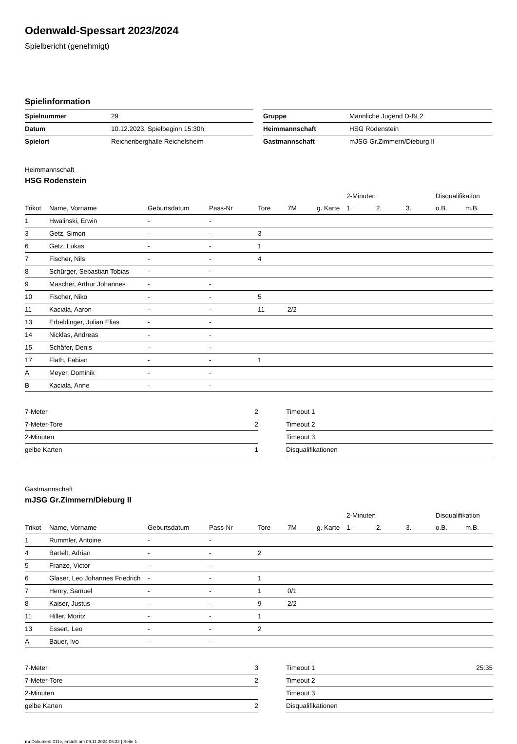Odenwald-Spessart 2023/2024
Spielbericht (genehmigt)
Spielinformation
| Spielnummer | 29 |
| Datum | 10.12.2023, Spielbeginn 15:30h |
| Spielort | Reichenberghalle Reichelsheim |
| Gruppe | Männliche Jugend D-BL2 |
| Heimmannschaft | HSG Rodenstein |
| Gastmannschaft | mJSG Gr.Zimmern/Dieburg II |
Heimmannschaft
HSG Rodenstein
| | | | | | | | 2-Minuten | | | Disqualifikation | |
| Trikot | Name, Vorname | Geburtsdatum | Pass-Nr | Tore | 7M | g. Karte | 1. | 2. | 3. | o.B. | m.B. |
| 1 | Hwalinski, Erwin | - | - | | | | | | | | |
| 3 | Getz, Simon | - | - | 3 | | | | | | | |
| 6 | Getz, Lukas | - | - | 1 | | | | | | | |
| 7 | Fischer, Nils | - | - | 4 | | | | | | | |
| 8 | Schürger, Sebastian Tobias | - | - | | | | | | | | |
| 9 | Mascher, Arthur Johannes | - | - | | | | | | | | |
| 10 | Fischer, Niko | - | - | 5 | | | | | | | |
| 11 | Kaciala, Aaron | - | - | 11 | 2/2 | | | | | | |
| 13 | Erbeldinger, Julian Elias | - | - | | | | | | | | |
| 14 | Nicklas, Andreas | - | - | | | | | | | | |
| 15 | Schäfer, Denis | - | - | | | | | | | | |
| 17 | Flath, Fabian | - | - | 1 | | | | | | | |
| A | Meyer, Dominik | - | - | | | | | | | | |
| B | Kaciala, Anne | - | - | | | | | | | | |
| 7-Meter | 2 |
| 7-Meter-Tore | 2 |
| 2-Minuten | |
| gelbe Karten | 1 |
| Timeout 1 | |
| Timeout 2 | |
| Timeout 3 | |
| Disqualifikationen | |
Gastmannschaft
mJSG Gr.Zimmern/Dieburg II
| | | | | | | | 2-Minuten | | | Disqualifikation | |
| Trikot | Name, Vorname | Geburtsdatum | Pass-Nr | Tore | 7M | g. Karte | 1. | 2. | 3. | o.B. | m.B. |
| 1 | Rummler, Antoine | - | - | | | | | | | | |
| 4 | Bartelt, Adrian | - | - | 2 | | | | | | | |
| 5 | Franze, Victor | - | - | | | | | | | | |
| 6 | Glaser, Leo Johannes Friedrich | - | - | 1 | | | | | | | |
| 7 | Henry, Samuel | - | - | 1 | 0/1 | | | | | | |
| 8 | Kaiser, Justus | - | - | 9 | 2/2 | | | | | | |
| 11 | Hiller, Moritz | - | - | 1 | | | | | | | |
| 13 | Essert, Leo | - | - | 2 | | | | | | | |
| A | Bauer, Ivo | - | - | | | | | | | | |
| 7-Meter | 3 |
| 7-Meter-Tore | 2 |
| 2-Minuten | |
| gelbe Karten | 2 |
| Timeout 1 | 25:35 |
| Timeout 2 | |
| Timeout 3 | |
| Disqualifikationen | |
nu.Dokument 011e, erstellt am 09.11.2024 06:32 | Seite 1